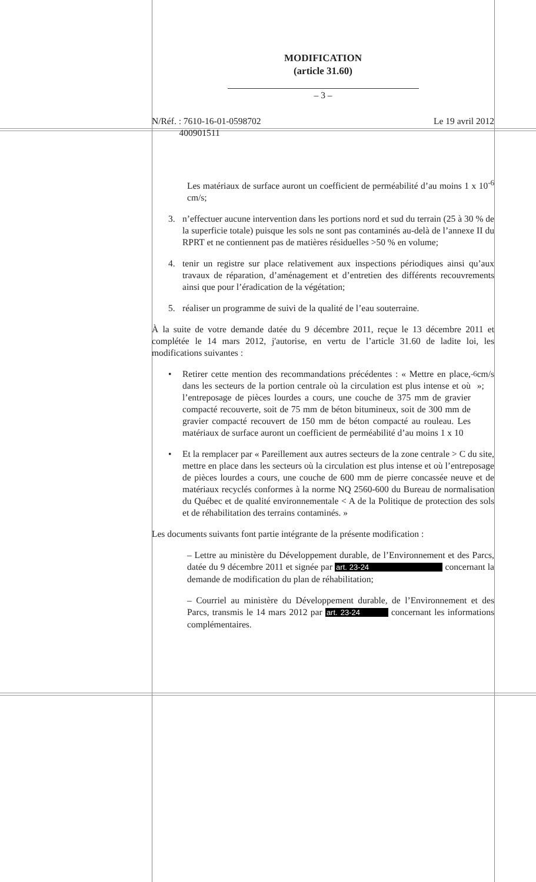MODIFICATION
(article 31.60)
– 3 –
N/Réf. : 7610-16-01-0598702
400901511
Le 19 avril 2012
Les matériaux de surface auront un coefficient de perméabilité d’au moins 1 x 10<sup>-6</sup> cm/s;
3. n’effectuer aucune intervention dans les portions nord et sud du terrain (25 à 30 % de la superficie totale) puisque les sols ne sont pas contaminés au-delà de l’annexe II du RPRT et ne contiennent pas de matières résiduelles >50 % en volume;
4. tenir un registre sur place relativement aux inspections périodiques ainsi qu’aux travaux de réparation, d’aménagement et d’entretien des différents recouvrements ainsi que pour l’éradication de la végétation;
5. réaliser un programme de suivi de la qualité de l’eau souterraine.
À la suite de votre demande datée du 9 décembre 2011, reçue le 13 décembre 2011 et complétée le 14 mars 2012, j'autorise, en vertu de l’article 31.60 de ladite loi, les modifications suivantes :
• Retirer cette mention des recommandations précédentes : « Mettre en place, dans les secteurs de la portion centrale où la circulation est plus intense et où l’entreposage de pièces lourdes a cours, une couche de 375 mm de gravier compacté recouverte, soit de 75 mm de béton bitumineux, soit de 300 mm de gravier compacté recouvert de 150 mm de béton compacté au rouleau. Les matériaux de surface auront un coefficient de perméabilité d’au moins 1 x 10<sup>-6</sup> cm/s »;
• Et la remplacer par « Pareillement aux autres secteurs de la zone centrale > C du site, mettre en place dans les secteurs où la circulation est plus intense et où l’entreposage de pièces lourdes a cours, une couche de 600 mm de pierre concassée neuve et de matériaux recyclés conformes à la norme NQ 2560-600 du Bureau de normalisation du Québec et de qualité environnementale < A de la Politique de protection des sols et de réhabilitation des terrains contaminés. »
Les documents suivants font partie intégrante de la présente modification :
– Lettre au ministère du Développement durable, de l’Environnement et des Parcs, datée du 9 décembre 2011 et signée par art. 23-24 concernant la demande de modification du plan de réhabilitation;
– Courriel au ministère du Développement durable, de l’Environnement et des Parcs, transmis le 14 mars 2012 par art. 23-24 concernant les informations complémentaires.